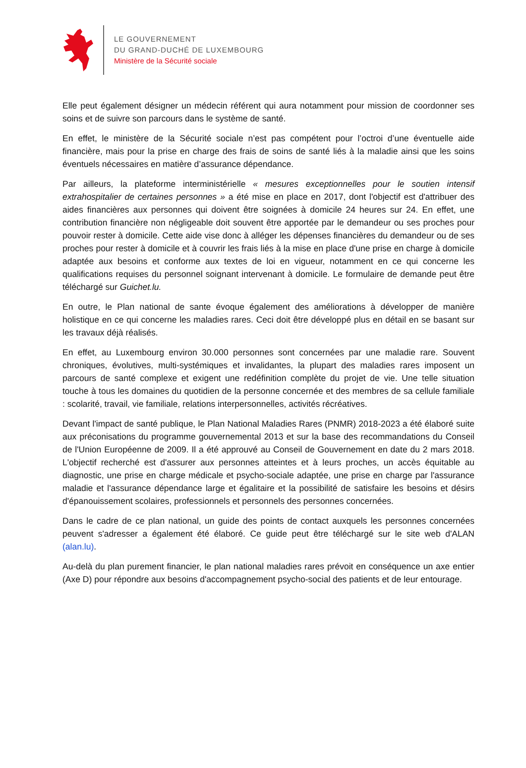LE GOUVERNEMENT
DU GRAND-DUCHÉ DE LUXEMBOURG
Ministère de la Sécurité sociale
Elle peut également désigner un médecin référent qui aura notamment pour mission de coordonner ses soins et de suivre son parcours dans le système de santé.
En effet, le ministère de la Sécurité sociale n’est pas compétent pour l’octroi d’une éventuelle aide financière, mais pour la prise en charge des frais de soins de santé liés à la maladie ainsi que les soins éventuels nécessaires en matière d’assurance dépendance.
Par ailleurs, la plateforme interministérielle « mesures exceptionnelles pour le soutien intensif extrahospitalier de certaines personnes » a été mise en place en 2017, dont l'objectif est d'attribuer des aides financières aux personnes qui doivent être soignées à domicile 24 heures sur 24. En effet, une contribution financière non négligeable doit souvent être apportée par le demandeur ou ses proches pour pouvoir rester à domicile. Cette aide vise donc à alléger les dépenses financières du demandeur ou de ses proches pour rester à domicile et à couvrir les frais liés à la mise en place d'une prise en charge à domicile adaptée aux besoins et conforme aux textes de loi en vigueur, notamment en ce qui concerne les qualifications requises du personnel soignant intervenant à domicile. Le formulaire de demande peut être téléchargé sur Guichet.lu.
En outre, le Plan national de sante évoque également des améliorations à développer de manière holistique en ce qui concerne les maladies rares. Ceci doit être développé plus en détail en se basant sur les travaux déjà réalisés.
En effet, au Luxembourg environ 30.000 personnes sont concernées par une maladie rare. Souvent chroniques, évolutives, multi-systémiques et invalidantes, la plupart des maladies rares imposent un parcours de santé complexe et exigent une redéfinition complète du projet de vie. Une telle situation touche à tous les domaines du quotidien de la personne concernée et des membres de sa cellule familiale : scolarité, travail, vie familiale, relations interpersonnelles, activités récréatives.
Devant l'impact de santé publique, le Plan National Maladies Rares (PNMR) 2018-2023 a été élaboré suite aux préconisations du programme gouvernemental 2013 et sur la base des recommandations du Conseil de l'Union Européenne de 2009. Il a été approuvé au Conseil de Gouvernement en date du 2 mars 2018. L'objectif recherché est d'assurer aux personnes atteintes et à leurs proches, un accès équitable au diagnostic, une prise en charge médicale et psycho-sociale adaptée, une prise en charge par l'assurance maladie et l'assurance dépendance large et égalitaire et la possibilité de satisfaire les besoins et désirs d'épanouissement scolaires, professionnels et personnels des personnes concernées.
Dans le cadre de ce plan national, un guide des points de contact auxquels les personnes concernées peuvent s'adresser a également été élaboré. Ce guide peut être téléchargé sur le site web d'ALAN (alan.lu).
Au-delà du plan purement financier, le plan national maladies rares prévoit en conséquence un axe entier (Axe D) pour répondre aux besoins d'accompagnement psycho-social des patients et de leur entourage.